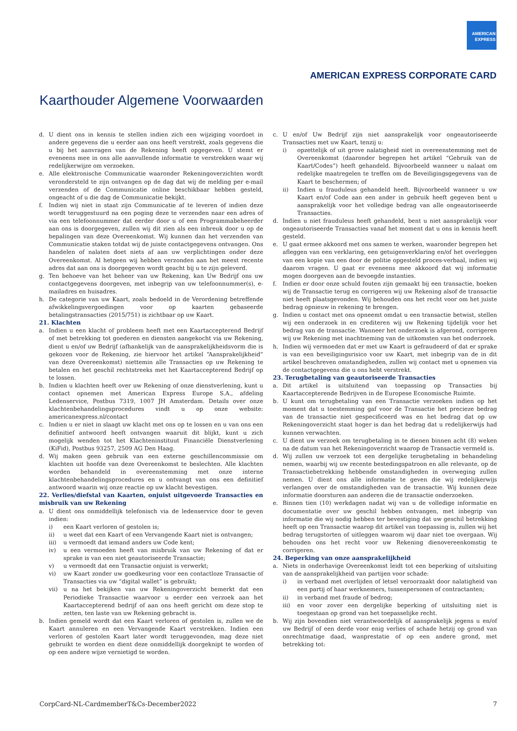AMERICAN
EXPRESS
AMERICAN EXPRESS CORPORATE CARD
Kaarthouder Algemene Voorwaarden
d. U dient ons in kennis te stellen indien zich een wijziging voordoet in andere gegevens die u eerder aan ons heeft verstrekt, zoals gegevens die u bij het aanvragen van de Rekening heeft opgegeven. U stemt er eveneens mee in ons alle aanvullende informatie te verstrekken waar wij redelijkerwijze om verzoeken.
e. Alle elektronische Communicatie waaronder Rekeningoverzichten wordt verondersteld te zijn ontvangen op de dag dat wij de melding per e-mail verzenden of de Communicatie online beschikbaar hebben gesteld, ongeacht of u die dag de Communicatie bekijkt.
f. Indien wij niet in staat zijn Communicatie af te leveren of indien deze wordt teruggestuurd na een poging deze te verzenden naar een adres of via een telefoonnummer dat eerder door u of een Programmabeheerder aan ons is doorgegeven, zullen wij dit zien als een inbreuk door u op de bepalingen van deze Overeenkomst. Wij kunnen dan het verzenden van Communicatie staken totdat wij de juiste contactgegevens ontvangen. Ons handelen of nalaten doet niets af aan uw verplichtingen onder deze Overeenkomst. Al hetgeen wij hebben verzonden aan het meest recente adres dat aan ons is doorgegeven wordt geacht bij u te zijn geleverd.
g. Ten behoeve van het beheer van uw Rekening, kan Uw Bedrijf ons uw contactgegevens doorgeven, met inbegrip van uw telefoonnummer(s), e-mailadres en huisadres.
h. De categorie van uw Kaart, zoals bedoeld in de Verordening betreffende afwikkelingsvergoedingen voor op kaarten gebaseerde betalingstransacties (2015/751) is zichtbaar op uw Kaart.
21. Klachten
a. Indien u een klacht of probleem heeft met een Kaartaccepterend Bedrijf of met betrekking tot goederen en diensten aangekocht via uw Rekening, dient u en/of uw Bedrijf (afhankelijk van de aansprakelijkheidsvorm die is gekozen voor de Rekening, zie hiervoor het artikel “Aansprakelijkheid” van deze Overeenkomst) niettemin alle Transacties op uw Rekening te betalen en het geschil rechtstreeks met het Kaartaccepterend Bedrijf op te lossen.
b. Indien u klachten heeft over uw Rekening of onze dienstverlening, kunt u contact opnemen met American Express Europe S.A., afdeling Ledenservice, Postbus 7319, 1007 JH Amsterdam. Details over onze klachtenbehandelingsprocedures vindt u op onze website: americanexpress.nl/contact
c. Indien u er niet in slaagt uw klacht met ons op te lossen en u van ons een definitief antwoord heeft ontvangen waaruit dit blijkt, kunt u zich mogelijk wenden tot het Klachteninstituut Financiële Dienstverlening (KiFid), Postbus 93257, 2509 AG Den Haag.
d. Wij maken geen gebruik van een externe geschillencommissie om klachten uit hoofde van deze Overeenkomst te beslechten. Alle klachten worden behandeld in overeenstemming met onze interne klachtenbehandelingsprocedures en u ontvangt van ons een definitief antwoord waarin wij onze reactie op uw klacht bevestigen.
22. Verlies/diefstal van Kaarten, onjuist uitgevoerde Transacties en misbruik van uw Rekening
a. U dient ons onmiddellijk telefonisch via de ledenservice door te geven indien:
i) een Kaart verloren of gestolen is;
ii) u weet dat een Kaart of een Vervangende Kaart niet is ontvangen;
iii) u vermoedt dat iemand anders uw Code kent;
iv) u een vermoeden heeft van misbruik van uw Rekening of dat er sprake is van een niet geautoriseerde Transactie;
v) u vermoedt dat een Transactie onjuist is verwerkt;
vi) uw Kaart zonder uw goedkeuring voor een contactloze Transactie of Transacties via uw “digital wallet” is gebruikt;
vii) u na het bekijken van uw Rekeningoverzicht bemerkt dat een Periodieke Transactie waarvoor u eerder een verzoek aan het Kaartaccepterend bedrijf of aan ons heeft gericht om deze stop te zetten, ten laste van uw Rekening gebracht is.
b. Indien gemeld wordt dat een Kaart verloren of gestolen is, zullen we de Kaart annuleren en een Vervangende Kaart verstrekken. Indien een verloren of gestolen Kaart later wordt teruggevonden, mag deze niet gebruikt te worden en dient deze onmiddellijk doorgeknipt te worden of op een andere wijze vernietigd te worden.
c. U en/of Uw Bedrijf zijn niet aansprakelijk voor ongeautoriseerde Transacties met uw Kaart, tenzij u:
i) opzettelijk of uit grove nalatigheid niet in overeenstemming met de Overeenkomst (daaronder begrepen het artikel “Gebruik van de Kaart/Codes”) heeft gehandeld. Bijvoorbeeld wanneer u nalaat om redelijke maatregelen te treffen om de Beveiligingsgegevens van de Kaart te beschermen; of
ii) Indien u frauduleus gehandeld heeft. Bijvoorbeeld wanneer u uw Kaart en/of Code aan een ander in gebruik heeft gegeven bent u aansprakelijk voor het volledige bedrag van alle ongeautoriseerde Transacties.
d. Indien u niet frauduleus heeft gehandeld, bent u niet aansprakelijk voor ongeautoriseerde Transacties vanaf het moment dat u ons in kennis heeft gesteld.
e. U gaat ermee akkoord met ons samen te werken, waaronder begrepen het afleggen van een verklaring, een getuigenverklaring en/of het overleggen van een kopie van een door de politie opgesteld proces-verbaal, indien wij daarom vragen. U gaat er eveneens mee akkoord dat wij informatie mogen doorgeven aan de bevoegde instanties.
f. Indien er door onze schuld fouten zijn gemaakt bij een transactie, boeken wij de Transactie terug en corrigeren wij uw Rekening alsof de transactie niet heeft plaatsgevonden. Wij behouden ons het recht voor om het juiste bedrag opnieuw in rekening te brengen.
g. Indien u contact met ons opneemt omdat u een transactie betwist, stellen wij een onderzoek in en crediteren wij uw Rekening tijdelijk voor het bedrag van de transactie. Wanneer het onderzoek is afgerond, corrigeren wij uw Rekening met inachtneming van de uitkomsten van het onderzoek.
h. Indien wij vermoeden dat er met uw Kaart is gefraudeerd of dat er sprake is van een beveiligingsrisico voor uw Kaart, met inbegrip van de in dit artikel beschreven omstandigheden, zullen wij contact met u opnemen via de contactgegevens die u ons hebt verstrekt.
23. Terugbetaling van geautoriseerde Transacties
a. Dit artikel is uitsluitend van toepassing op Transacties bij Kaartaccepterende Bedrijven in de Europese Economische Ruimte.
b. U kunt om terugbetaling van een Transactie verzoeken indien op het moment dat u toestemming gaf voor de Transactie het precieze bedrag van de transactie niet gespecificeerd was en het bedrag dat op uw Rekeningoverzicht staat hoger is dan het bedrag dat u redelijkerwijs had kunnen verwachten.
c. U dient uw verzoek om terugbetaling in te dienen binnen acht (8) weken na de datum van het Rekeningoverzicht waarop de Transactie vermeld is.
d. Wij zullen uw verzoek tot een dergelijke terugbetaling in behandeling nemen, waarbij wij uw recente bestedingspatroon en alle relevante, op de Transactiebetrekking hebbende omstandigheden in overweging zullen nemen. U dient ons alle informatie te geven die wij redelijkerwijs verlangen over de omstandigheden van de transactie. Wij kunnen deze informatie doorsturen aan anderen die de transactie onderzoeken.
e. Binnen tien (10) werkdagen nadat wij van u de volledige informatie en documentatie over uw geschil hebben ontvangen, met inbegrip van informatie die wij nodig hebben ter bevestiging dat uw geschil betrekking heeft op een Transactie waarop dit artikel van toepassing is, zullen wij het bedrag terugstorten of uitleggen waarom wij daar niet toe overgaan. Wij behouden ons het recht voor uw Rekening dienovereenkomstig te corrigeren.
24. Beperking van onze aansprakelijkheid
a. Niets in onderhavige Overeenkomst leidt tot een beperking of uitsluiting van de aansprakelijkheid van partijen voor schade:
i) in verband met overlijden of letsel veroorzaakt door nalatigheid van een partij of haar werknemers, tussenpersonen of contractanten;
ii) in verband met fraude of bedrog;
iii) en voor zover een dergelijke beperking of uitsluiting niet is toegestaan op grond van het toepasselijke recht.
b. Wij zijn bovendien niet verantwoordelijk of aansprakelijk jegens u en/of uw Bedrijf of een derde voor enig verlies of schade hetzij op grond van onrechtmatige daad, wanprestatie of op een andere grond, met betrekking tot:
CorpCard-NL-CardmemberT&Cs-December2022 7